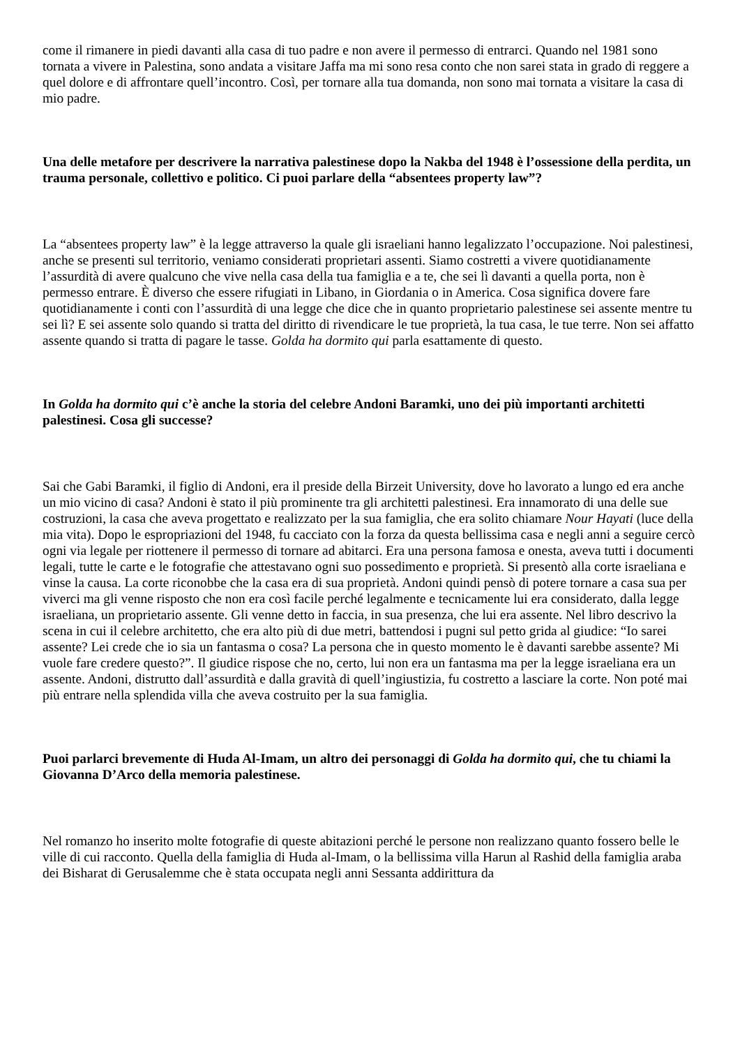come il rimanere in piedi davanti alla casa di tuo padre e non avere il permesso di entrarci. Quando nel 1981 sono tornata a vivere in Palestina, sono andata a visitare Jaffa ma mi sono resa conto che non sarei stata in grado di reggere a quel dolore e di affrontare quell’incontro. Così, per tornare alla tua domanda, non sono mai tornata a visitare la casa di mio padre.
Una delle metafore per descrivere la narrativa palestinese dopo la Nakba del 1948 è l’ossessione della perdita, un trauma personale, collettivo e politico. Ci puoi parlare della “absentees property law”?
La “absentees property law” è la legge attraverso la quale gli israeliani hanno legalizzato l’occupazione. Noi palestinesi, anche se presenti sul territorio, veniamo considerati proprietari assenti. Siamo costretti a vivere quotidianamente l’assurdità di avere qualcuno che vive nella casa della tua famiglia e a te, che sei lì davanti a quella porta, non è permesso entrare. È diverso che essere rifugiati in Libano, in Giordania o in America. Cosa significa dovere fare quotidianamente i conti con l’assurdità di una legge che dice che in quanto proprietario palestinese sei assente mentre tu sei lì? E sei assente solo quando si tratta del diritto di rivendicare le tue proprietà, la tua casa, le tue terre. Non sei affatto assente quando si tratta di pagare le tasse. Golda ha dormito qui parla esattamente di questo.
In Golda ha dormito qui c’è anche la storia del celebre Andoni Baramki, uno dei più importanti architetti palestinesi. Cosa gli successe?
Sai che Gabi Baramki, il figlio di Andoni, era il preside della Birzeit University, dove ho lavorato a lungo ed era anche un mio vicino di casa? Andoni è stato il più prominente tra gli architetti palestinesi. Era innamorato di una delle sue costruzioni, la casa che aveva progettato e realizzato per la sua famiglia, che era solito chiamare Nour Hayati (luce della mia vita). Dopo le espropriazioni del 1948, fu cacciato con la forza da questa bellissima casa e negli anni a seguire cercò ogni via legale per riottenere il permesso di tornare ad abitarci. Era una persona famosa e onesta, aveva tutti i documenti legali, tutte le carte e le fotografie che attestavano ogni suo possedimento e proprietà. Si presentò alla corte israeliana e vinse la causa. La corte riconobbe che la casa era di sua proprietà. Andoni quindi pensò di potere tornare a casa sua per viverci ma gli venne risposto che non era così facile perché legalmente e tecnicamente lui era considerato, dalla legge israeliana, un proprietario assente. Gli venne detto in faccia, in sua presenza, che lui era assente. Nel libro descrivo la scena in cui il celebre architetto, che era alto più di due metri, battendosi i pugni sul petto grida al giudice: “Io sarei assente? Lei crede che io sia un fantasma o cosa? La persona che in questo momento le è davanti sarebbe assente? Mi vuole fare credere questo?”. Il giudice rispose che no, certo, lui non era un fantasma ma per la legge israeliana era un assente. Andoni, distrutto dall’assurdità e dalla gravità di quell’ingiustizia, fu costretto a lasciare la corte. Non poté mai più entrare nella splendida villa che aveva costruito per la sua famiglia.
Puoi parlarci brevemente di Huda Al-Imam, un altro dei personaggi di Golda ha dormito qui, che tu chiami la Giovanna D’Arco della memoria palestinese.
Nel romanzo ho inserito molte fotografie di queste abitazioni perché le persone non realizzano quanto fossero belle le ville di cui racconto. Quella della famiglia di Huda al-Imam, o la bellissima villa Harun al Rashid della famiglia araba dei Bisharat di Gerusalemme che è stata occupata negli anni Sessanta addirittura da